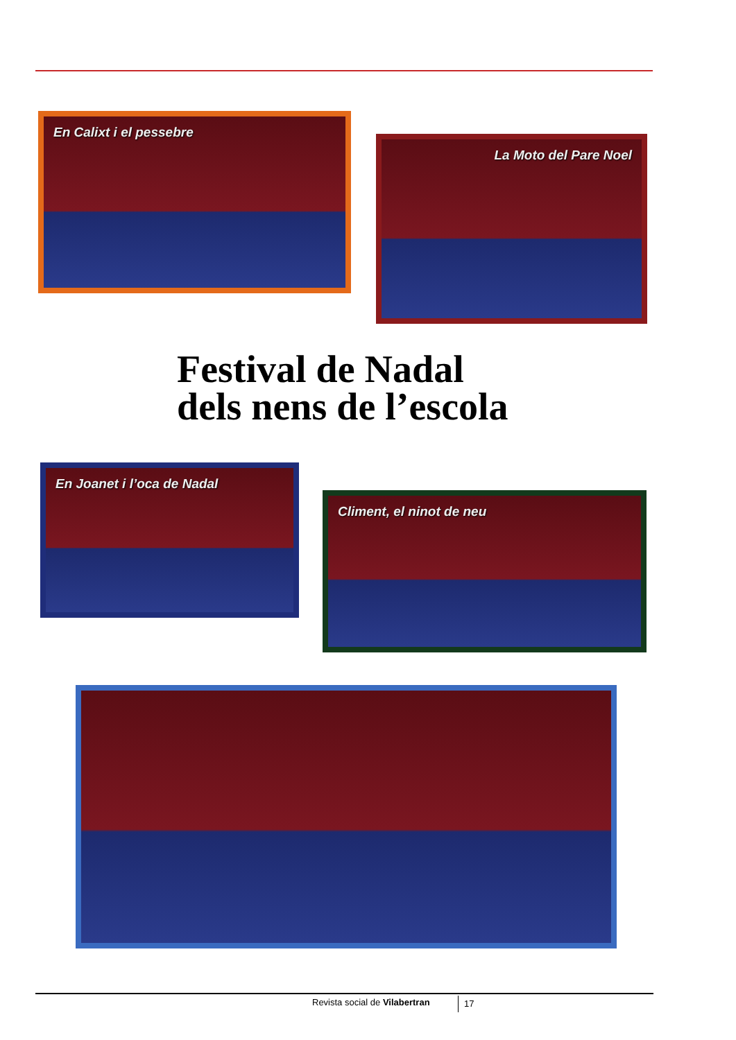En Calixt i el pessebre
La Moto del Pare Noel
Festival de Nadal
dels nens de l’escola
En Joanet i l’oca de Nadal
Climent, el ninot de neu
Revista social de Vilabertran 17